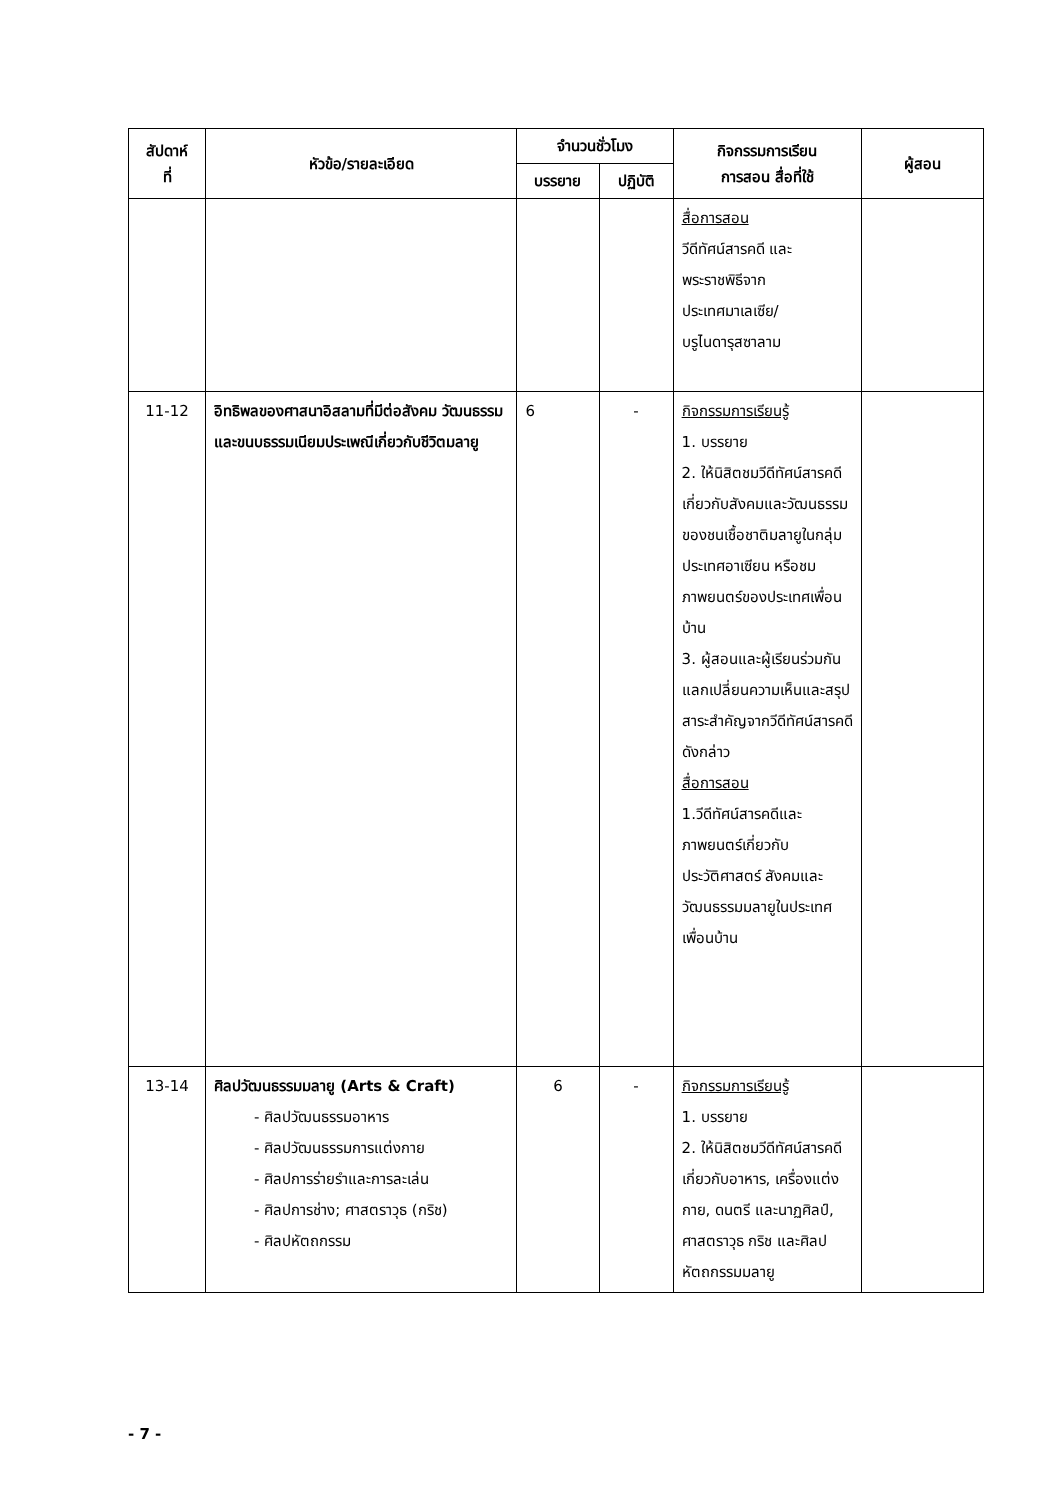| สัปดาห์ ที่ | หัวข้อ/รายละเอียด | จำนวนชั่วโมง | | กิจกรรมการเรียน การสอน สื่อที่ใช้ | ผู้สอน |
| --- | --- | --- | --- | --- | --- |
| | | บรรยาย | ปฏิบัติ | | |
| | | | | สื่อการสอน วีดีทัศน์สารคดี และ พระราชพิธีจาก ประเทศมาเลเซีย/ บรูไนดารุสซาลาม | |
| 11-12 | อิทธิพลของศาสนาอิสลามที่มีต่อสังคม วัฒนธรรม และขนบธรรมเนียมประเพณีเกี่ยวกับชีวิตมลายู | 6 | - | กิจกรรมการเรียนรู้ 1. บรรยาย 2. ให้นิสิตชมวีดีทัศน์สารคดีเกี่ยวกับสังคมและวัฒนธรรมของชนเชื้อชาติมลายูในกลุ่มประเทศอาเซียน หรือชมภาพยนตร์ของประเทศเพื่อนบ้าน 3. ผู้สอนและผู้เรียนร่วมกันแลกเปลี่ยนความเห็นและสรุปสาระสำคัญจากวีดีทัศน์สารคดีดังกล่าว สื่อการสอน 1.วีดีทัศน์สารคดีและภาพยนตร์เกี่ยวกับประวัติศาสตร์ สังคมและวัฒนธรรมมลายูในประเทศเพื่อนบ้าน | |
| 13-14 | ศิลปวัฒนธรรมมลายู (Arts & Craft) - ศิลปวัฒนธรรมอาหาร - ศิลปวัฒนธรรมการแต่งกาย - ศิลปการร่ายรำและการละเล่น - ศิลปการช่าง; ศาสตราวุธ (กริช) - ศิลปหัตถกรรม | 6 | - | กิจกรรมการเรียนรู้ 1. บรรยาย 2. ให้นิสิตชมวีดีทัศน์สารคดีเกี่ยวกับอาหาร, เครื่องแต่งกาย, ดนตรี และนาฏศิลป์, ศาสตราวุธ กริช และศิลปหัตถกรรมมลายู | |
- 7 -